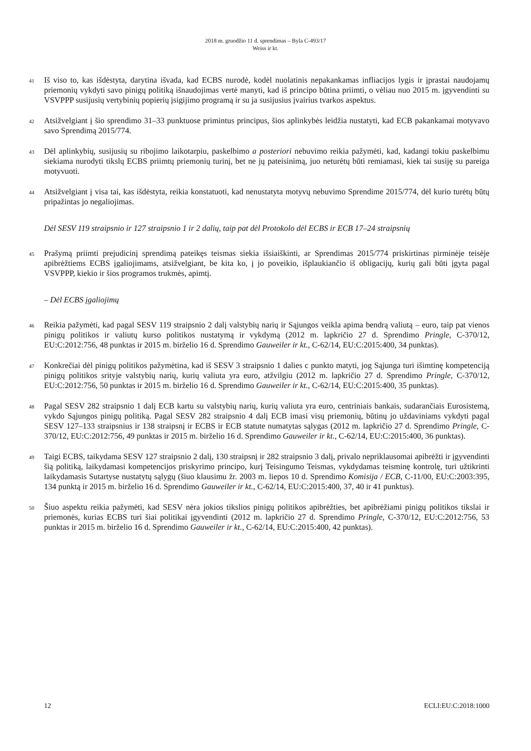2018 m. gruodžio 11 d. sprendimas – Byla C-493/17
Weiss ir kt.
41
Iš viso to, kas išdėstyta, darytina išvada, kad ECBS nurodė, kodėl nuolatinis nepakankamas infliacijos lygis ir įprastai naudojamų priemonių vykdyti savo pinigų politiką išnaudojimas vertė manyti, kad iš principo būtina priimti, o vėliau nuo 2015 m. įgyvendinti su VSVPPP susijusių vertybinių popierių įsigijimo programą ir su ja susijusius įvairius tvarkos aspektus.
42
Atsižvelgiant į šio sprendimo 31–33 punktuose primintus principus, šios aplinkybės leidžia nustatyti, kad ECB pakankamai motyvavo savo Sprendimą 2015/774.
43
Dėl aplinkybių, susijusių su ribojimo laikotarpiu, paskelbimo a posteriori nebuvimo reikia pažymėti, kad, kadangi tokiu paskelbimu siekiama nurodyti tikslų ECBS priimtų priemonių turinį, bet ne jų pateisinimą, juo neturėtų būti remiamasi, kiek tai susiję su pareiga motyvuoti.
44
Atsižvelgiant į visa tai, kas išdėstyta, reikia konstatuoti, kad nenustatyta motyvų nebuvimo Sprendime 2015/774, dėl kurio turėtų būtų pripažintas jo negaliojimas.
Dėl SESV 119 straipsnio ir 127 straipsnio 1 ir 2 dalių, taip pat dėl Protokolo dėl ECBS ir ECB 17–24 straipsnių
45
Prašymą priimti prejudicinį sprendimą pateikęs teismas siekia išsiaiškinti, ar Sprendimas 2015/774 priskirtinas pirminėje teisėje apibrėžtiems ECBS įgaliojimams, atsižvelgiant, be kita ko, į jo poveikio, išplaukiančio iš obligacijų, kurių gali būti įgyta pagal VSVPPP, kiekio ir šios programos trukmės, apimtį.
– Dėl ECBS įgaliojimų
46
Reikia pažymėti, kad pagal SESV 119 straipsnio 2 dalį valstybių narių ir Sąjungos veikla apima bendrą valiutą – euro, taip pat vienos pinigų politikos ir valiutų kurso politikos nustatymą ir vykdymą (2012 m. lapkričio 27 d. Sprendimo Pringle, C-370/12, EU:C:2012:756, 48 punktas ir 2015 m. birželio 16 d. Sprendimo Gauweiler ir kt., C-62/14, EU:C:2015:400, 34 punktas).
47
Konkrečiai dėl pinigų politikos pažymėtina, kad iš SESV 3 straipsnio 1 dalies c punkto matyti, jog Sąjunga turi išimtinę kompetenciją pinigų politikos srityje valstybių narių, kurių valiuta yra euro, atžvilgiu (2012 m. lapkričio 27 d. Sprendimo Pringle, C-370/12, EU:C:2012:756, 50 punktas ir 2015 m. birželio 16 d. Sprendimo Gauweiler ir kt., C-62/14, EU:C:2015:400, 35 punktas).
48
Pagal SESV 282 straipsnio 1 dalį ECB kartu su valstybių narių, kurių valiuta yra euro, centriniais bankais, sudarančiais Eurosistemą, vykdo Sąjungos pinigų politiką. Pagal SESV 282 straipsnio 4 dalį ECB imasi visų priemonių, būtinų jo uždaviniams vykdyti pagal SESV 127–133 straipsnius ir 138 straipsnį ir ECBS ir ECB statute numatytas sąlygas (2012 m. lapkričio 27 d. Sprendimo Pringle, C-370/12, EU:C:2012:756, 49 punktas ir 2015 m. birželio 16 d. Sprendimo Gauweiler ir kt., C-62/14, EU:C:2015:400, 36 punktas).
49
Taigi ECBS, taikydama SESV 127 straipsnio 2 dalį, 130 straipsnį ir 282 straipsnio 3 dalį, privalo nepriklausomai apibrėžti ir įgyvendinti šią politiką, laikydamasi kompetencijos priskyrimo principo, kurį Teisingumo Teismas, vykdydamas teisminę kontrolę, turi užtikrinti laikydamasis Sutartyse nustatytų sąlygų (šiuo klausimu žr. 2003 m. liepos 10 d. Sprendimo Komisija / ECB, C-11/00, EU:C:2003:395, 134 punktą ir 2015 m. birželio 16 d. Sprendimo Gauweiler ir kt., C-62/14, EU:C:2015:400, 37, 40 ir 41 punktus).
50
Šiuo aspektu reikia pažymėti, kad SESV nėra jokios tikslios pinigų politikos apibrėžties, bet apibrėžiami pinigų politikos tikslai ir priemonės, kurias ECBS turi šiai politikai įgyvendinti (2012 m. lapkričio 27 d. Sprendimo Pringle, C-370/12, EU:C:2012:756, 53 punktas ir 2015 m. birželio 16 d. Sprendimo Gauweiler ir kt., C-62/14, EU:C:2015:400, 42 punktas).
12 ECLI:EU:C:2018:1000